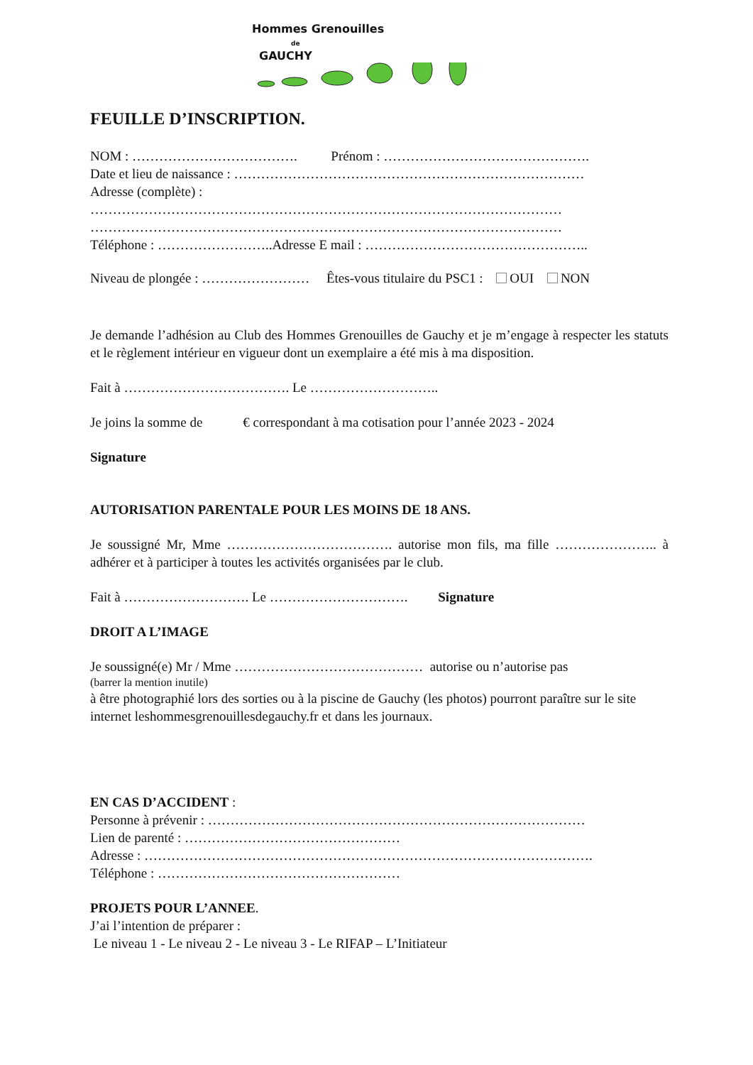Hommes Grenouilles
de
GAUCHY
FEUILLE D’INSCRIPTION.
NOM : ………………………………. Prénom : ……………………………………….
Date et lieu de naissance : ……………………………………………………………………
Adresse (complète) :
……………………………………………………………………………………………
……………………………………………………………………………………………
Téléphone : ……………………..Adresse E mail : …………………………………………..
Niveau de plongée : …………………… Êtes-vous titulaire du PSC1 : OUI NON
Je demande l’adhésion au Club des Hommes Grenouilles de Gauchy et je m’engage à respecter les statuts et le règlement intérieur en vigueur dont un exemplaire a été mis à ma disposition.
Fait à ………………………………. Le ………………………..
Je joins la somme de € correspondant à ma cotisation pour l’année 2023 - 2024
Signature
AUTORISATION PARENTALE POUR LES MOINS DE 18 ANS.
Je soussigné Mr, Mme ………………………………. autorise mon fils, ma fille ………………….. à adhérer et à participer à toutes les activités organisées par le club.
Fait à ………………………. Le …………………………. Signature
DROIT A L’IMAGE
Je soussigné(e) Mr / Mme …………………………………… autorise ou n’autorise pas
(barrer la mention inutile)
à être photographié lors des sorties ou à la piscine de Gauchy (les photos) pourront paraître sur le site internet leshommesgrenouillesdegauchy.fr et dans les journaux.
EN CAS D’ACCIDENT :
Personne à prévenir : …………………………………………………………………………
Lien de parenté : …………………………………………
Adresse : ……………………………………………………………………………………….
Téléphone : ………………………………………………
PROJETS POUR L’ANNEE.
J’ai l’intention de préparer :
Le niveau 1 - Le niveau 2 - Le niveau 3 - Le RIFAP – L’Initiateur